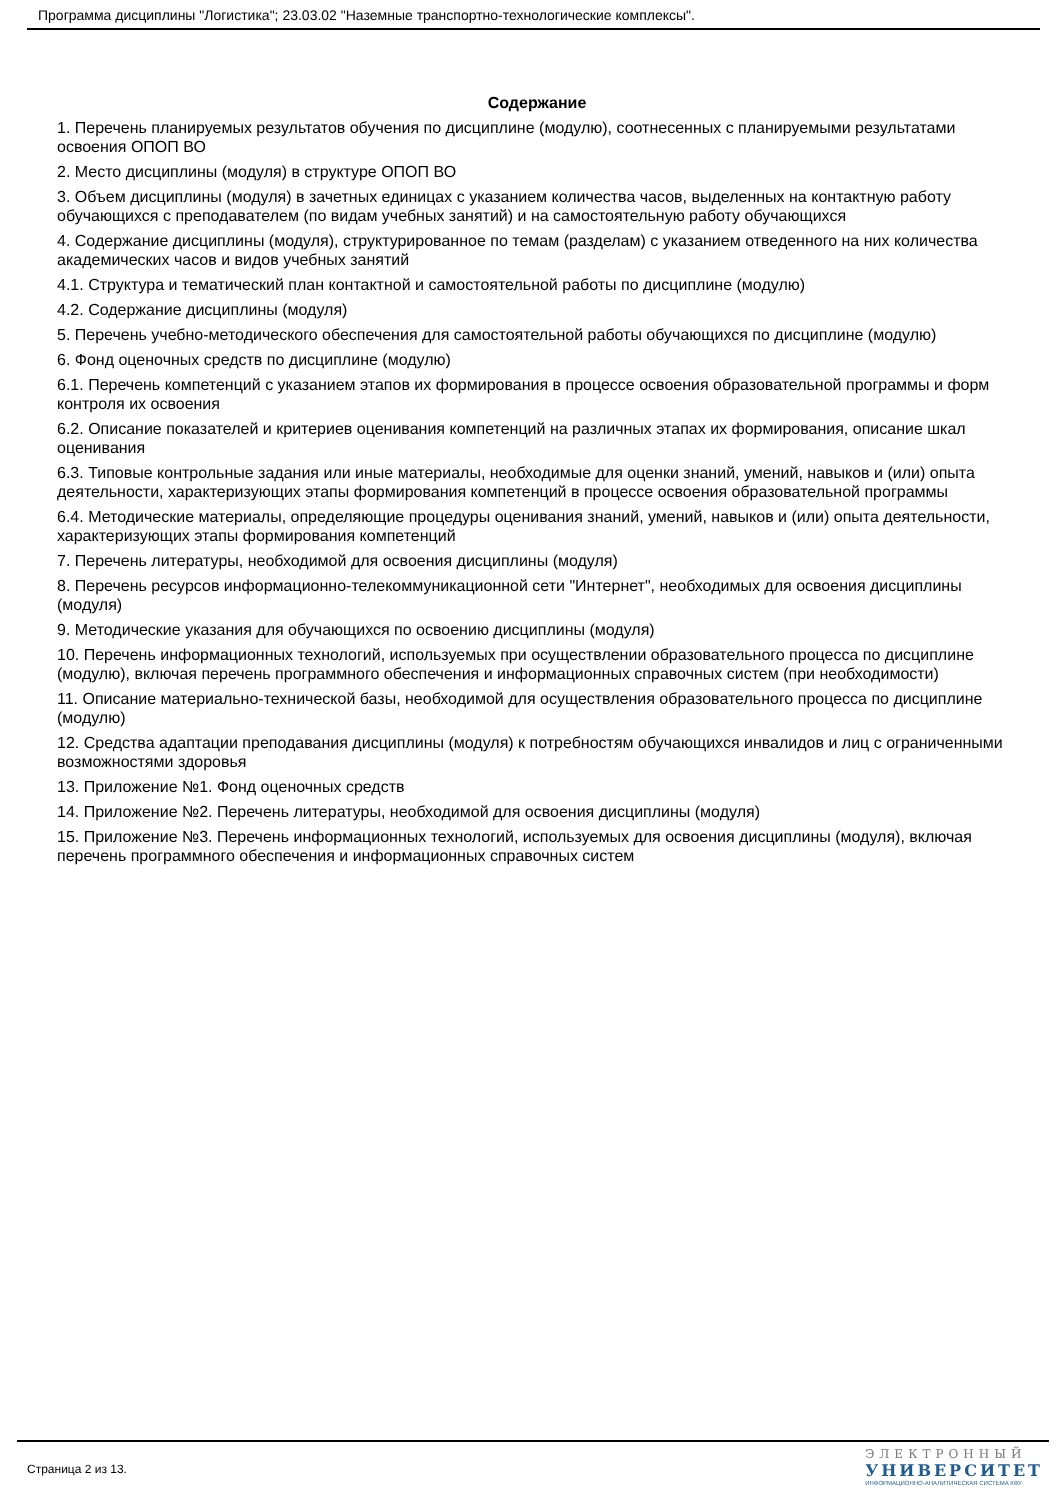Программа дисциплины "Логистика"; 23.03.02 "Наземные транспортно-технологические комплексы".
Содержание
1. Перечень планируемых результатов обучения по дисциплине (модулю), соотнесенных с планируемыми результатами освоения ОПОП ВО
2. Место дисциплины (модуля) в структуре ОПОП ВО
3. Объем дисциплины (модуля) в зачетных единицах с указанием количества часов, выделенных на контактную работу обучающихся с преподавателем (по видам учебных занятий) и на самостоятельную работу обучающихся
4. Содержание дисциплины (модуля), структурированное по темам (разделам) с указанием отведенного на них количества академических часов и видов учебных занятий
4.1. Структура и тематический план контактной и самостоятельной работы по дисциплине (модулю)
4.2. Содержание дисциплины (модуля)
5. Перечень учебно-методического обеспечения для самостоятельной работы обучающихся по дисциплине (модулю)
6. Фонд оценочных средств по дисциплине (модулю)
6.1. Перечень компетенций с указанием этапов их формирования в процессе освоения образовательной программы и форм контроля их освоения
6.2. Описание показателей и критериев оценивания компетенций на различных этапах их формирования, описание шкал оценивания
6.3. Типовые контрольные задания или иные материалы, необходимые для оценки знаний, умений, навыков и (или) опыта деятельности, характеризующих этапы формирования компетенций в процессе освоения образовательной программы
6.4. Методические материалы, определяющие процедуры оценивания знаний, умений, навыков и (или) опыта деятельности, характеризующих этапы формирования компетенций
7. Перечень литературы, необходимой для освоения дисциплины (модуля)
8. Перечень ресурсов информационно-телекоммуникационной сети "Интернет", необходимых для освоения дисциплины (модуля)
9. Методические указания для обучающихся по освоению дисциплины (модуля)
10. Перечень информационных технологий, используемых при осуществлении образовательного процесса по дисциплине (модулю), включая перечень программного обеспечения и информационных справочных систем (при необходимости)
11. Описание материально-технической базы, необходимой для осуществления образовательного процесса по дисциплине (модулю)
12. Средства адаптации преподавания дисциплины (модуля) к потребностям обучающихся инвалидов и лиц с ограниченными возможностями здоровья
13. Приложение №1. Фонд оценочных средств
14. Приложение №2. Перечень литературы, необходимой для освоения дисциплины (модуля)
15. Приложение №3. Перечень информационных технологий, используемых для освоения дисциплины (модуля), включая перечень программного обеспечения и информационных справочных систем
Страница 2 из 13.
ЭЛЕКТРОННЫЙ
УНИВЕРСИТЕТ
ИНФОРМАЦИОННО-АНАЛИТИЧЕСКАЯ СИСТЕМА КФУ